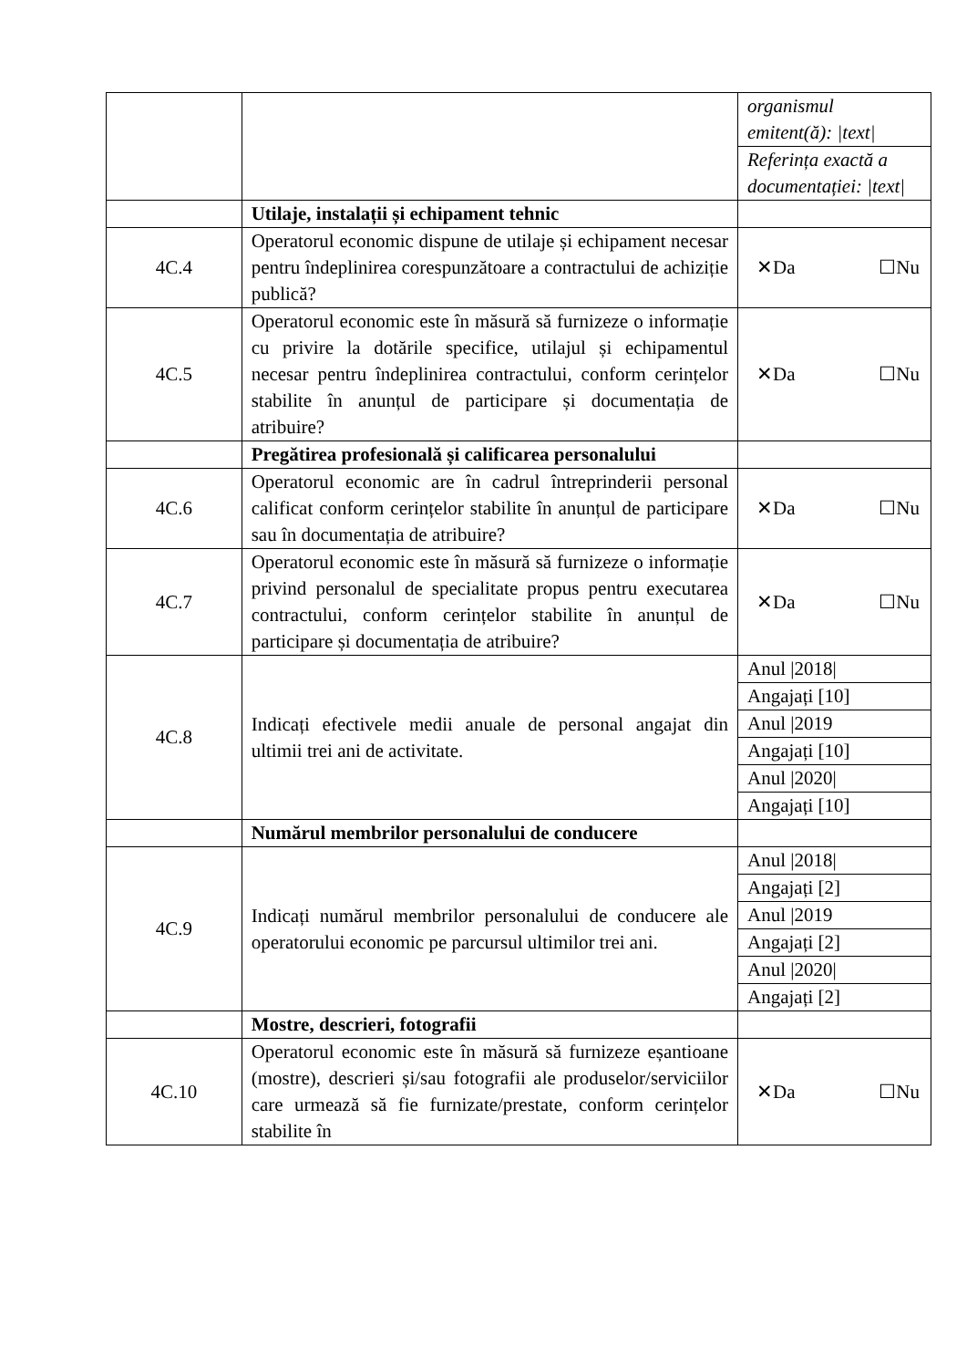| | | organismul emitent(ă): /text/ Referința exactă a documentației: /text/ |
| | Utilaje, instalații și echipament tehnic | |
| 4C.4 | Operatorul economic dispune de utilaje și echipament necesar pentru îndeplinirea corespunzătoare a contractului de achiziție publică? | ✕Da ☐Nu |
| 4C.5 | Operatorul economic este în măsură să furnizeze o informație cu privire la dotările specifice, utilajul și echipamentul necesar pentru îndeplinirea contractului, conform cerințelor stabilite în anunțul de participare și documentația de atribuire? | ✕Da ☐Nu |
| | Pregătirea profesională și calificarea personalului | |
| 4C.6 | Operatorul economic are în cadrul întreprinderii personal calificat conform cerințelor stabilite în anunțul de participare sau în documentația de atribuire? | ✕Da ☐Nu |
| 4C.7 | Operatorul economic este în măsură să furnizeze o informație privind personalul de specialitate propus pentru executarea contractului, conform cerințelor stabilite în anunțul de participare și documentația de atribuire? | ✕Da ☐Nu |
| 4C.8 | Indicați efectivele medii anuale de personal angajat din ultimii trei ani de activitate. | Anul /2018/ Angajați [10] Anul /2019 Angajați [10] Anul /2020/ Angajați [10] |
| | Numărul membrilor personalului de conducere | |
| 4C.9 | Indicați numărul membrilor personalului de conducere ale operatorului economic pe parcursul ultimilor trei ani. | Anul /2018/ Angajați [2] Anul /2019 Angajați [2] Anul /2020/ Angajați [2] |
| | Mostre, descrieri, fotografii | |
| 4C.10 | Operatorul economic este în măsură să furnizeze eșantioane (mostre), descrieri și/sau fotografii ale produselor/serviciilor care urmează să fie furnizate/prestate, conform cerințelor stabilite în | ✕Da ☐Nu |